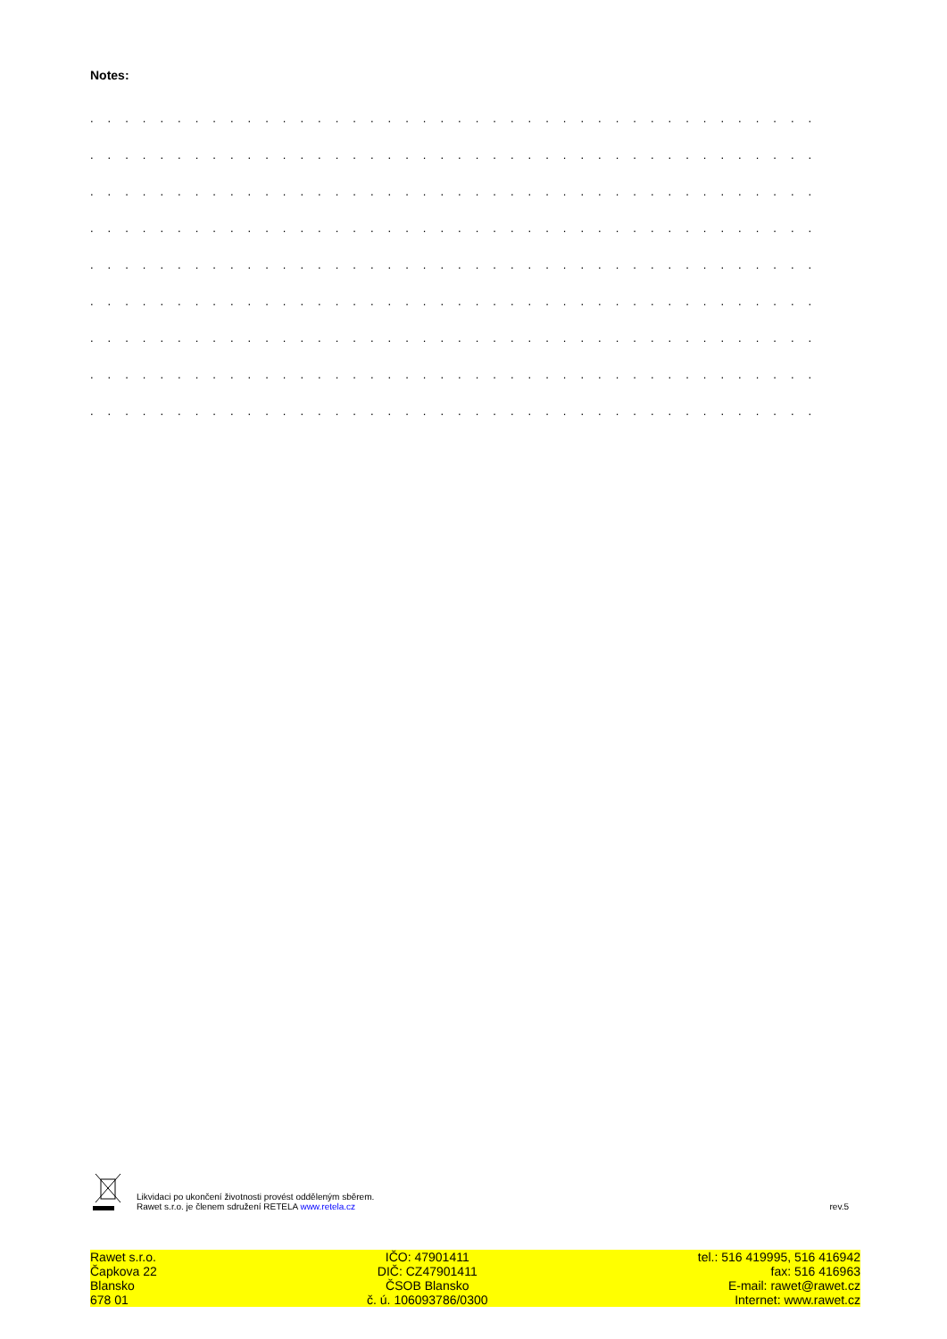Notes:
. . . . . . . . . . . . . . . . . . . . . . . . . . . . . . . . . . . . . . . . . . . . . . . . . . . . . . . . . . . . . . . . . .
. . . . . . . . . . . . . . . . . . . . . . . . . . . . . . . . . . . . . . . . . . . . . . . . . . . . . . . . . . . . . . . . . .
. . . . . . . . . . . . . . . . . . . . . . . . . . . . . . . . . . . . . . . . . . . . . . . . . . . . . . . . . . . . . . . . . .
. . . . . . . . . . . . . . . . . . . . . . . . . . . . . . . . . . . . . . . . . . . . . . . . . . . . . . . . . . . . . . . . . .
. . . . . . . . . . . . . . . . . . . . . . . . . . . . . . . . . . . . . . . . . . . . . . . . . . . . . . . . . . . . . . . . . .
. . . . . . . . . . . . . . . . . . . . . . . . . . . . . . . . . . . . . . . . . . . . . . . . . . . . . . . . . . . . . . . . . .
. . . . . . . . . . . . . . . . . . . . . . . . . . . . . . . . . . . . . . . . . . . . . . . . . . . . . . . . . . . . . . . . . .
. . . . . . . . . . . . . . . . . . . . . . . . . . . . . . . . . . . . . . . . . . . . . . . . . . . . . . . . . . . . . . . . . .
. . . . . . . . . . . . . . . . . . . . . . . . . . . . . . . . . . . . . . . . . . . . . . . . . . . . . . . . . . . . . . . . . .
Likvidaci po ukončení životnosti provést odděleným sběrem.
Rawet s.r.o. je členem sdružení RETELA www.retela.cz
rev.5
Rawet s.r.o.
Čapkova 22
Blansko
678 01
IČO: 47901411
DIČ: CZ47901411
ČSOB Blansko
č. ú. 106093786/0300
tel.: 516 419995, 516 416942
fax: 516 416963
E-mail: rawet@rawet.cz
Internet: www.rawet.cz